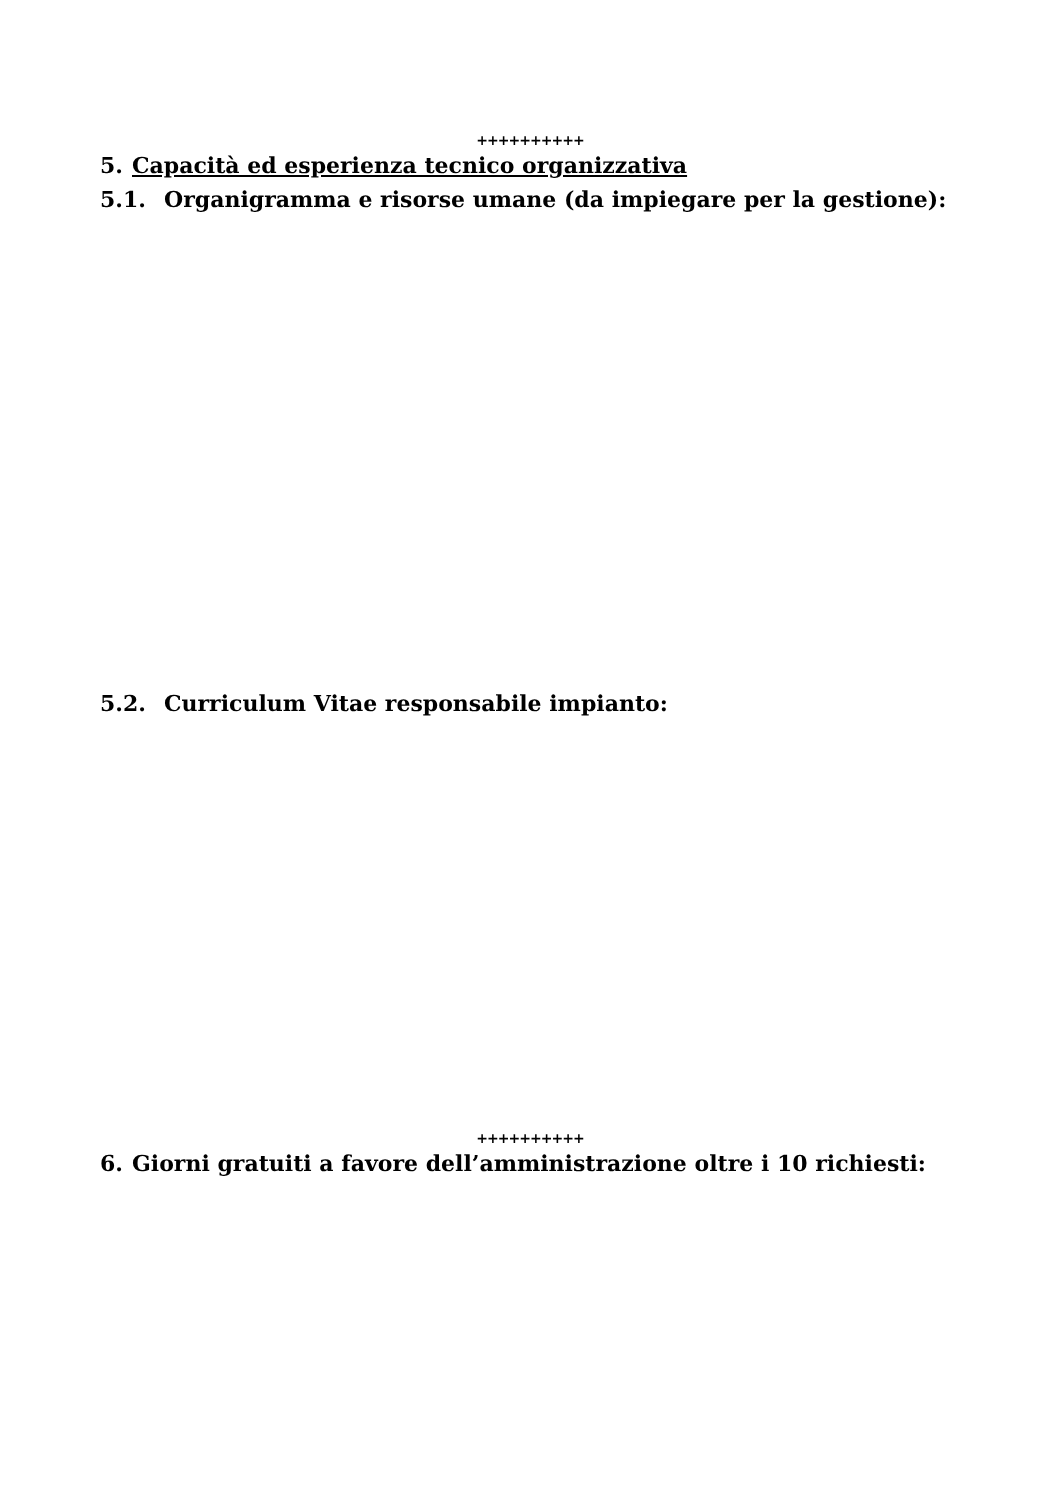++++++++++
5. Capacità ed esperienza tecnico organizzativa
5.1. Organigramma e risorse umane (da impiegare per la gestione):
5.2. Curriculum Vitae responsabile impianto:
++++++++++
6. Giorni gratuiti a favore dell’amministrazione oltre i 10 richiesti: